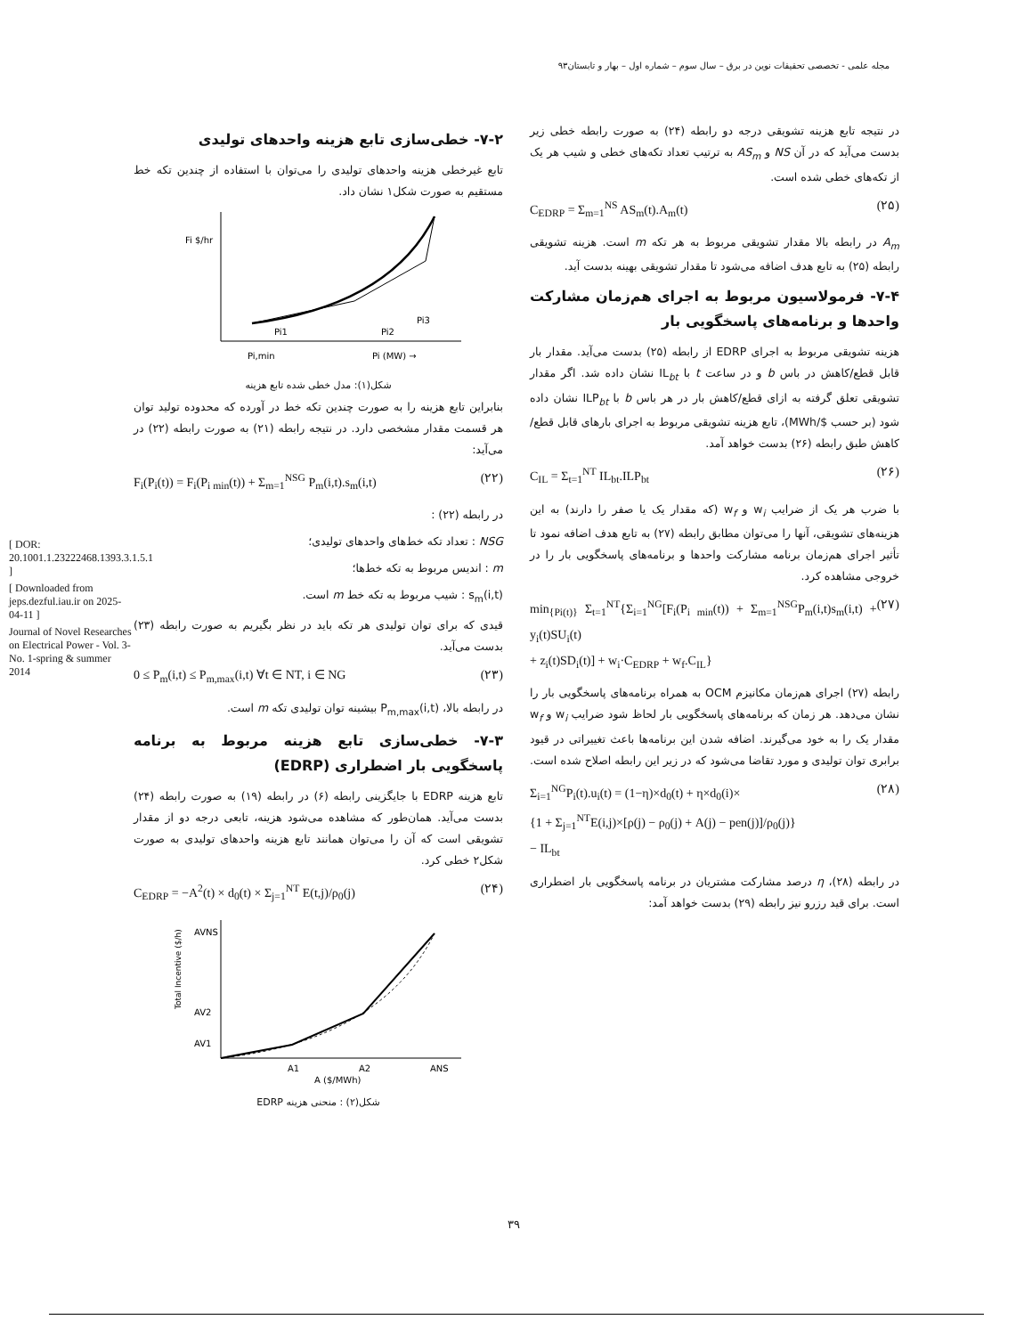مجله علمی - تخصصی تحقیقات نوین در برق – سال سوم – شماره اول – بهار و تابستان۹۳
[ DOR: 20.1001.1.23222468.1393.3.1.5.1 ]
[ Downloaded from jeps.dezful.iau.ir on 2025-04-11 ]
Journal of Novel Researches on Electrical Power - Vol. 3-No. 1-spring & summer 2014
۷-۲- خطی‌سازی تابع هزینه واحدهای تولیدی
تابع غیرخطی هزینه واحدهای تولیدی را می‌توان با استفاده از چندین تکه خط مستقیم به صورت شکل۱ نشان داد.
Fi $/hr
Pi,min
Pi1
Pi2
Pi3
Pi (MW) →
شکل(۱): مدل خطی شده تابع هزینه
بنابراین تابع هزینه را به صورت چندین تکه خط در آورده که محدوده تولید توان هر قسمت مقدار مشخصی دارد. در نتیجه رابطه (۲۱) به صورت رابطه (۲۲) در می‌آید:
F<sub>i</sub>(P<sub>i</sub>(t)) = F<sub>i</sub>(P<sub>i min</sub>(t)) + Σ<sub>m=1</sub><sup>NSG</sup> P<sub>m</sub>(i,t).s<sub>m</sub>(i,t) (۲۲)
در رابطه (۲۲) :
NSG : تعداد تکه خط‌های واحدهای تولیدی؛
m : اندیس مربوط به تکه خط‌ها؛
s<sub>m</sub>(i,t) : شیب مربوط به تکه خط m است.
قیدی که برای توان تولیدی هر تکه باید در نظر بگیریم به صورت رابطه (۲۳) بدست می‌آید.
0 ≤ P<sub>m</sub>(i,t) ≤ P<sub>m,max</sub>(i,t) ∀t ∈ NT, i ∈ NG (۲۳)
در رابطه بالا، P<sub>m,max</sub>(i,t) بیشینه توان تولیدی تکه m است.
۷-۳- خطی‌سازی تابع هزینه مربوط به برنامه پاسخگویی بار اضطراری (EDRP)
تابع هزینه EDRP با جایگزینی رابطه (۶) در رابطه (۱۹) به صورت رابطه (۲۴) بدست می‌آید. همان‌طور که مشاهده می‌شود هزینه، تابعی درجه دو از مقدار تشویقی است که آن را می‌توان همانند تابع هزینه واحدهای تولیدی به صورت شکل۲ خطی کرد.
C<sub>EDRP</sub> = −A<sup>2</sup>(t) × d<sub>0</sub>(t) × Σ<sub>j=1</sub><sup>NT</sup> E(t,j)/ρ<sub>0</sub>(j) (۲۴)
AVNS
AV2
AV1
A1
A2
ANS
A ($/MWh)
Total Incentive ($/h)
شکل(۲) : منحنی هزینه EDRP
در نتیجه تابع هزینه تشویقی درجه دو رابطه (۲۴) به صورت رابطه خطی زیر بدست می‌آید که در آن NS و AS<sub>m</sub> به ترتیب تعداد تکه‌های خطی و شیب هر یک از تکه‌های خطی شده است.
C<sub>EDRP</sub> = Σ<sub>m=1</sub><sup>NS</sup> AS<sub>m</sub>(t).A<sub>m</sub>(t) (۲۵)
A<sub>m</sub> در رابطه بالا مقدار تشویقی مربوط به هر تکه m است. هزینه تشویقی رابطه (۲۵) به تابع هدف اضافه می‌شود تا مقدار تشویقی بهینه بدست آید.
۷-۴- فرمولاسیون مربوط به اجرای هم‌زمان مشارکت واحدها و برنامه‌های پاسخگویی بار
هزینه تشویقی مربوط به اجرای EDRP از رابطه (۲۵) بدست می‌آید. مقدار بار قابل قطع/کاهش در باس b و در ساعت t با IL<sub>bt</sub> نشان داده شد. اگر مقدار تشویقی تعلق گرفته به ازای قطع/کاهش بار در هر باس b با ILP<sub>bt</sub> نشان داده شود (بر حسب $/MWh)، تابع هزینه تشویقی مربوط به اجرای بارهای قابل قطع/کاهش طبق رابطه (۲۶) بدست خواهد آمد.
C<sub>IL</sub> = Σ<sub>t=1</sub><sup>NT</sup> IL<sub>bt</sub>.ILP<sub>bt</sub> (۲۶)
با ضرب هر یک از ضرایب w<sub>i</sub> و w<sub>f</sub> (که مقدار یک یا صفر را دارند) به این هزینه‌های تشویقی، آنها را می‌توان مطابق رابطه (۲۷) به تابع هدف اضافه نمود تا تأثیر اجرای هم‌زمان برنامه مشارکت واحدها و برنامه‌های پاسخگویی بار را در خروجی مشاهده کرد.
min<sub>{Pi(t)}</sub> Σ<sub>t=1</sub><sup>NT</sup>{Σ<sub>i=1</sub><sup>NG</sup>[F<sub>i</sub>(P<sub>i min</sub>(t)) + Σ<sub>m=1</sub><sup>NSG</sup>P<sub>m</sub>(i,t)s<sub>m</sub>(i,t) + y<sub>i</sub>(t)SU<sub>i</sub>(t)
+ z<sub>i</sub>(t)SD<sub>i</sub>(t)] + w<sub>i</sub>·C<sub>EDRP</sub> + w<sub>f</sub>.C<sub>IL</sub>} (۲۷)
رابطه (۲۷) اجرای هم‌زمان مکانیزم OCM به همراه برنامه‌های پاسخگویی بار را نشان می‌دهد. هر زمان که برنامه‌های پاسخگویی بار لحاظ شود ضرایب w<sub>i</sub> و w<sub>f</sub> مقدار یک را به خود می‌گیرند. اضافه شدن این برنامه‌ها باعث تغییراتی در قیود برابری توان تولیدی و مورد تقاضا می‌شود که در زیر این رابطه اصلاح شده است.
Σ<sub>i=1</sub><sup>NG</sup>P<sub>i</sub>(t).u<sub>i</sub>(t) = (1−η)×d<sub>0</sub>(t) + η×d<sub>0</sub>(i)×
{1 + Σ<sub>j=1</sub><sup>NT</sup>E(i,j)×[ρ(j) − ρ<sub>0</sub>(j) + A(j) − pen(j)]/ρ<sub>0</sub>(j)}
− IL<sub>bt</sub> (۲۸)
در رابطه (۲۸)، η درصد مشارکت مشتریان در برنامه پاسخگویی بار اضطراری است. برای قید رزرو نیز رابطه (۲۹) بدست خواهد آمد:
۳۹